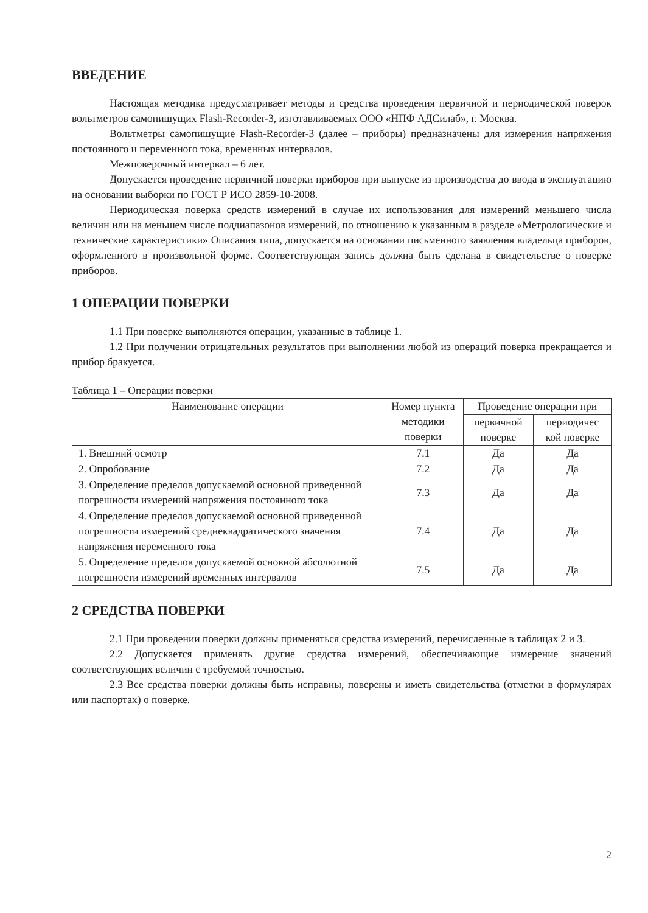ВВЕДЕНИЕ
Настоящая методика предусматривает методы и средства проведения первичной и периодической поверок вольтметров самопишущих Flash-Recorder-3, изготавливаемых ООО «НПФ АДСилаб», г. Москва.
Вольтметры самопишущие Flash-Recorder-3 (далее – приборы) предназначены для измерения напряжения постоянного и переменного тока, временных интервалов.
Межповерочный интервал – 6 лет.
Допускается проведение первичной поверки приборов при выпуске из производства до ввода в эксплуатацию на основании выборки по ГОСТ Р ИСО 2859-10-2008.
Периодическая поверка средств измерений в случае их использования для измерений меньшего числа величин или на меньшем числе поддиапазонов измерений, по отношению к указанным в разделе «Метрологические и технические характеристики» Описания типа, допускается на основании письменного заявления владельца приборов, оформленного в произвольной форме. Соответствующая запись должна быть сделана в свидетельстве о поверке приборов.
1 ОПЕРАЦИИ ПОВЕРКИ
1.1 При поверке выполняются операции, указанные в таблице 1.
1.2 При получении отрицательных результатов при выполнении любой из операций поверка прекращается и прибор бракуется.
Таблица 1 – Операции поверки
| Наименование операции | Номер пункта методики поверки | Проведение операции при | |
| --- | --- | --- | --- |
| | | первичной поверке | периодичес кой поверке |
| 1. Внешний осмотр | 7.1 | Да | Да |
| 2. Опробование | 7.2 | Да | Да |
| 3. Определение пределов допускаемой основной приведенной погрешности измерений напряжения постоянного тока | 7.3 | Да | Да |
| 4. Определение пределов допускаемой основной приведенной погрешности измерений среднеквадратического значения напряжения переменного тока | 7.4 | Да | Да |
| 5. Определение пределов допускаемой основной абсолютной погрешности измерений временных интервалов | 7.5 | Да | Да |
2 СРЕДСТВА ПОВЕРКИ
2.1 При проведении поверки должны применяться средства измерений, перечисленные в таблицах 2 и 3.
2.2 Допускается применять другие средства измерений, обеспечивающие измерение значений соответствующих величин с требуемой точностью.
2.3 Все средства поверки должны быть исправны, поверены и иметь свидетельства (отметки в формулярах или паспортах) о поверке.
2